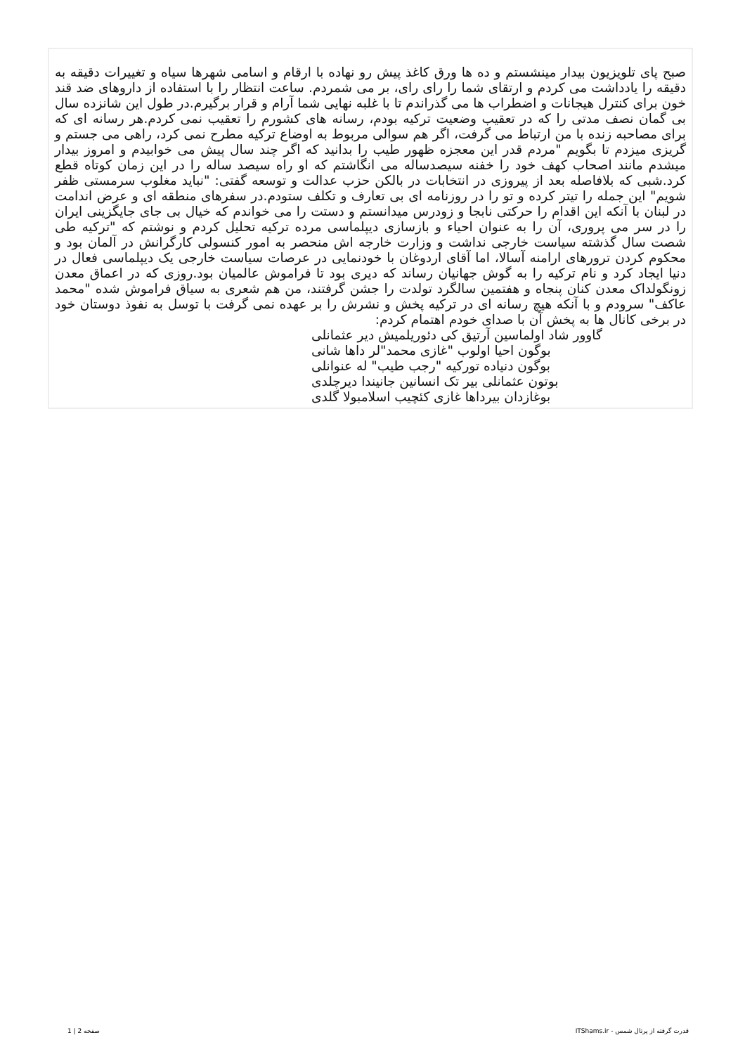صبح پای تلویزیون بیدار مینشستم و ده ها ورق کاغذ پیش رو نهاده با ارقام و اسامی شهرها سیاه و تغییرات دقیقه به دقیقه را یادداشت می کردم و ارتقای شما را رای رای، بر می شمردم. ساعت انتظار را با استفاده از داروهای ضد قند خون برای کنترل هیجانات و اضطراب ها می گذراندم تا با غلبه نهایی شما آرام و قرار برگیرم.در طول این شانزده سال بی گمان نصف مدتی را که در تعقیب وضعیت ترکیه بودم، رسانه های کشورم را تعقیب نمی کردم.هر رسانه ای که برای مصاحبه زنده با من ارتباط می گرفت، اگر هم سوالی مربوط به اوضاع ترکیه مطرح نمی کرد، راهی می جستم و گریزی میزدم تا بگویم "مردم قدر این معجزه ظهور طیب را بدانید که اگر چند سال پیش می خوابیدم و امروز بیدار میشدم مانند اصحاب کهف خود را خفنه سیصدساله می انگاشتم که او راه سیصد ساله را در این زمان کوتاه قطع کرد.شبی که بلافاصله بعد از پیروزی در انتخابات در بالکن حزب عدالت و توسعه گفتی: "نباید مغلوب سرمستی ظفر شویم" این جمله را تیتر کرده و تو را در روزنامه ای بی تعارف و تکلف ستودم.در سفرهای منطقه ای و عرض اندامت در لبنان با آنکه این اقدام را حرکتی نابجا و زودرس میدانستم و دستت را می خواندم که خیال بی جای جایگزینی ایران را در سر می پروری، آن را به عنوان احیاء و بازسازی دیپلماسی مرده ترکیه تحلیل کردم و نوشتم که "ترکیه طی شصت سال گذشته سیاست خارجی نداشت و وزارت خارجه اش منحصر به امور کنسولی کارگرانش در آلمان بود و محکوم کردن ترورهای ارامنه آسالا، اما آقای اردوغان با خودنمایی در عرصات سیاست خارجی یک دیپلماسی فعال در دنیا ایجاد کرد و نام ترکیه را به گوش جهانیان رساند که دیری بود تا فراموش عالمیان بود.روزی که در اعماق معدن زونگولداک معدن کنان پنجاه و هفتمین سالگرد تولدت را جشن گرفتند، من هم شعری به سیاق فراموش شده "محمد عاکف" سرودم و با آنکه هیچ رسانه ای در ترکیه پخش و نشرش را بر عهده نمی گرفت با توسل به نفوذ دوستان خود در برخی کانال ها به پخش آن با صدای خودم اهتمام کردم:
گاوور شاد اولماسین آرتیق کی دئوریلمیش دیر عثمانلی
بوگون احیا اولوب "غازی محمد"لر داها شانی
بوگون دنیاده تورکیه "رجب طیب" له عنوانلی
بوتون عثمانلی بیر تک انسانین جانیندا دیرچلدی
بوغازدان بیرداها غازی کئچیب اسلامبولا گلدی
قدرت گرفته از پرتال شمس - ITShams.ir صفحه 2 | 1